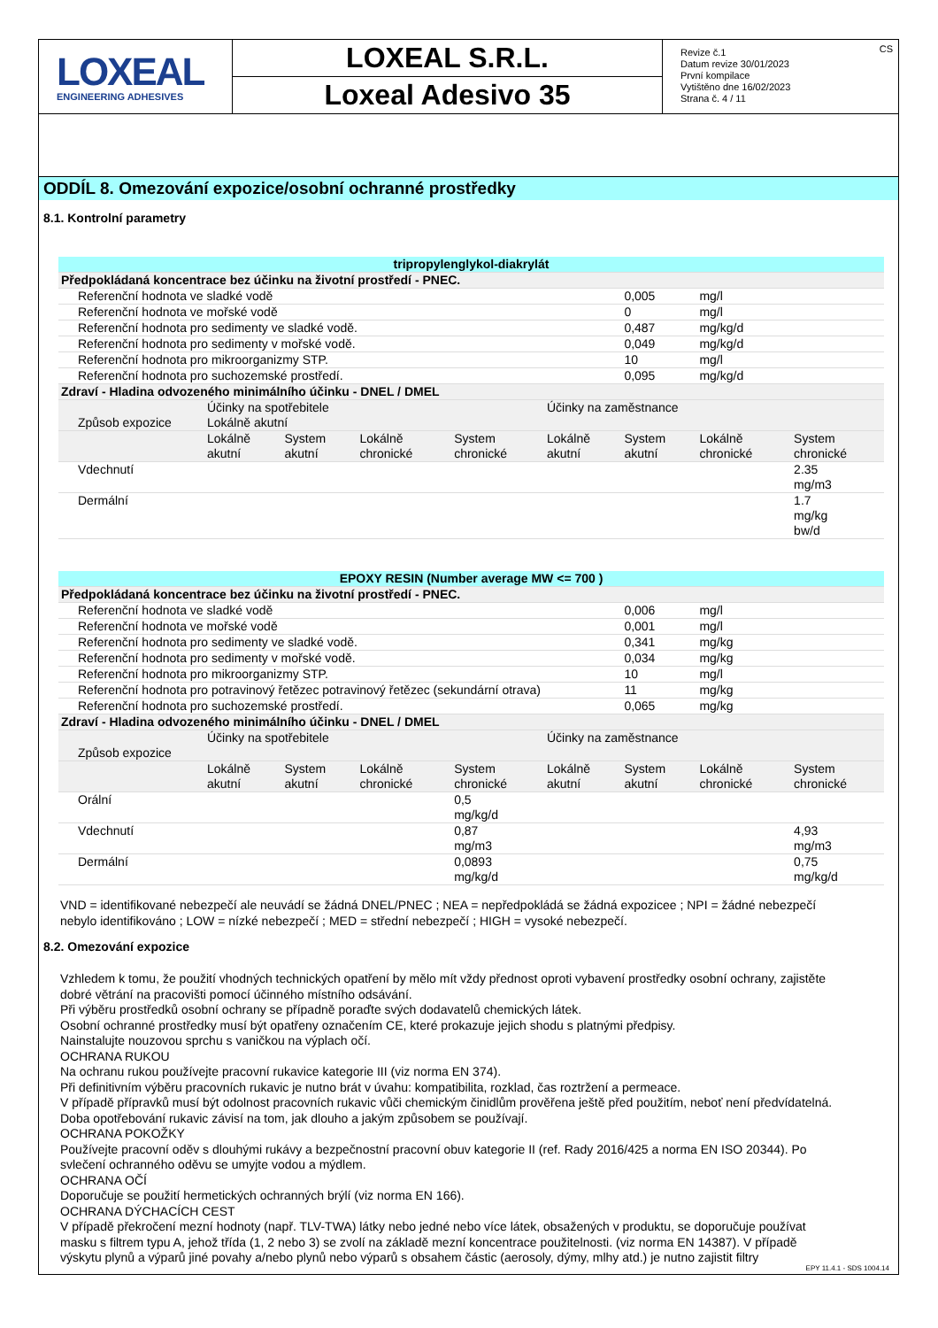LOXEAL
ENGINEERING ADHESIVES
LOXEAL S.R.L.
Loxeal Adesivo 35
Revize č.1
Datum revize 30/01/2023
První kompilace
Vytištěno dne 16/02/2023
Strana č. 4 / 11
CS
ODDÍL 8. Omezování expozice/osobní ochranné prostředky
8.1. Kontrolní parametry
| tripropylenglykol-diakrylát | | | | | | | | |
| Předpokládaná koncentrace bez účinku na životní prostředí - PNEC. | | | | | | | | |
| Referenční hodnota ve sladké vodě | | | | | | 0,005 | mg/l | |
| Referenční hodnota ve mořské vodě | | | | | | 0 | mg/l | |
| Referenční hodnota pro sedimenty ve sladké vodě. | | | | | | 0,487 | mg/kg/d | |
| Referenční hodnota pro sedimenty v mořské vodě. | | | | | | 0,049 | mg/kg/d | |
| Referenční hodnota pro mikroorganizmy STP. | | | | | | 10 | mg/l | |
| Referenční hodnota pro suchozemské prostředí. | | | | | | 0,095 | mg/kg/d | |
| Zdraví - Hladina odvozeného minimálního účinku - DNEL / DMEL | | | | | | | | |
| Způsob expozice | Účinky na spotřebitele Lokálně akutní | | | | Účinky na zaměstnance | | | |
| | Lokálně akutní | System akutní | Lokálně chronické | System chronické | Lokálně akutní | System akutní | Lokálně chronické | System chronické |
| Vdechnutí | | | | | | | | 2.35 mg/m3 |
| Dermální | | | | | | | | 1.7 mg/kg bw/d |
| EPOXY RESIN (Number average MW <= 700 ) | | | | | | | | |
| Předpokládaná koncentrace bez účinku na životní prostředí - PNEC. | | | | | | | | |
| Referenční hodnota ve sladké vodě | | | | | | 0,006 | mg/l | |
| Referenční hodnota ve mořské vodě | | | | | | 0,001 | mg/l | |
| Referenční hodnota pro sedimenty ve sladké vodě. | | | | | | 0,341 | mg/kg | |
| Referenční hodnota pro sedimenty v mořské vodě. | | | | | | 0,034 | mg/kg | |
| Referenční hodnota pro mikroorganizmy STP. | | | | | | 10 | mg/l | |
| Referenční hodnota pro potravinový řetězec potravinový řetězec (sekundární otrava) | | | | | | 11 | mg/kg | |
| Referenční hodnota pro suchozemské prostředí. | | | | | | 0,065 | mg/kg | |
| Zdraví - Hladina odvozeného minimálního účinku - DNEL / DMEL | | | | | | | | |
| Způsob expozice | Účinky na spotřebitele | | | | Účinky na zaměstnance | | | |
| | Lokálně akutní | System akutní | Lokálně chronické | System chronické | Lokálně akutní | System akutní | Lokálně chronické | System chronické |
| Orální | | | | 0,5 mg/kg/d | | | | |
| Vdechnutí | | | | 0,87 mg/m3 | | | | 4,93 mg/m3 |
| Dermální | | | | 0,0893 mg/kg/d | | | | 0,75 mg/kg/d |
VND = identifikované nebezpečí ale neuvádí se žádná DNEL/PNEC ; NEA = nepředpokládá se žádná expozicee ; NPI = žádné nebezpečí nebylo identifikováno ; LOW = nízké nebezpečí ; MED = střední nebezpečí ; HIGH = vysoké nebezpečí.
8.2. Omezování expozice
Vzhledem k tomu, že použití vhodných technických opatření by mělo mít vždy přednost oproti vybavení prostředky osobní ochrany, zajistěte dobré větrání na pracovišti pomocí účinného místního odsávání.
Při výběru prostředků osobní ochrany se případně poraďte svých dodavatelů chemických látek.
Osobní ochranné prostředky musí být opatřeny označením CE, které prokazuje jejich shodu s platnými předpisy.
Nainstalujte nouzovou sprchu s vaničkou na výplach očí.
OCHRANA RUKOU
Na ochranu rukou používejte pracovní rukavice kategorie III (viz norma EN 374).
Při definitivním výběru pracovních rukavic je nutno brát v úvahu: kompatibilita, rozklad, čas roztržení a permeace.
V případě přípravků musí být odolnost pracovních rukavic vůči chemickým činidlům prověřena ještě před použitím, neboť není předvídatelná. Doba opotřebování rukavic závisí na tom, jak dlouho a jakým způsobem se používají.
OCHRANA POKOŽKY
Používejte pracovní oděv s dlouhými rukávy a bezpečnostní pracovní obuv kategorie II (ref. Rady 2016/425 a norma EN ISO 20344). Po svlečení ochranného oděvu se umyjte vodou a mýdlem.
OCHRANA OČÍ
Doporučuje se použití hermetických ochranných brýlí (viz norma EN 166).
OCHRANA DÝCHACÍCH CEST
V případě překročení mezní hodnoty (např. TLV-TWA) látky nebo jedné nebo více látek, obsažených v produktu, se doporučuje používat masku s filtrem typu A, jehož třída (1, 2 nebo 3) se zvolí na základě mezní koncentrace použitelnosti. (viz norma EN 14387). V případě výskytu plynů a výparů jiné povahy a/nebo plynů nebo výparů s obsahem částic (aerosoly, dýmy, mlhy atd.) je nutno zajistit filtry
EPY 11.4.1 - SDS 1004.14